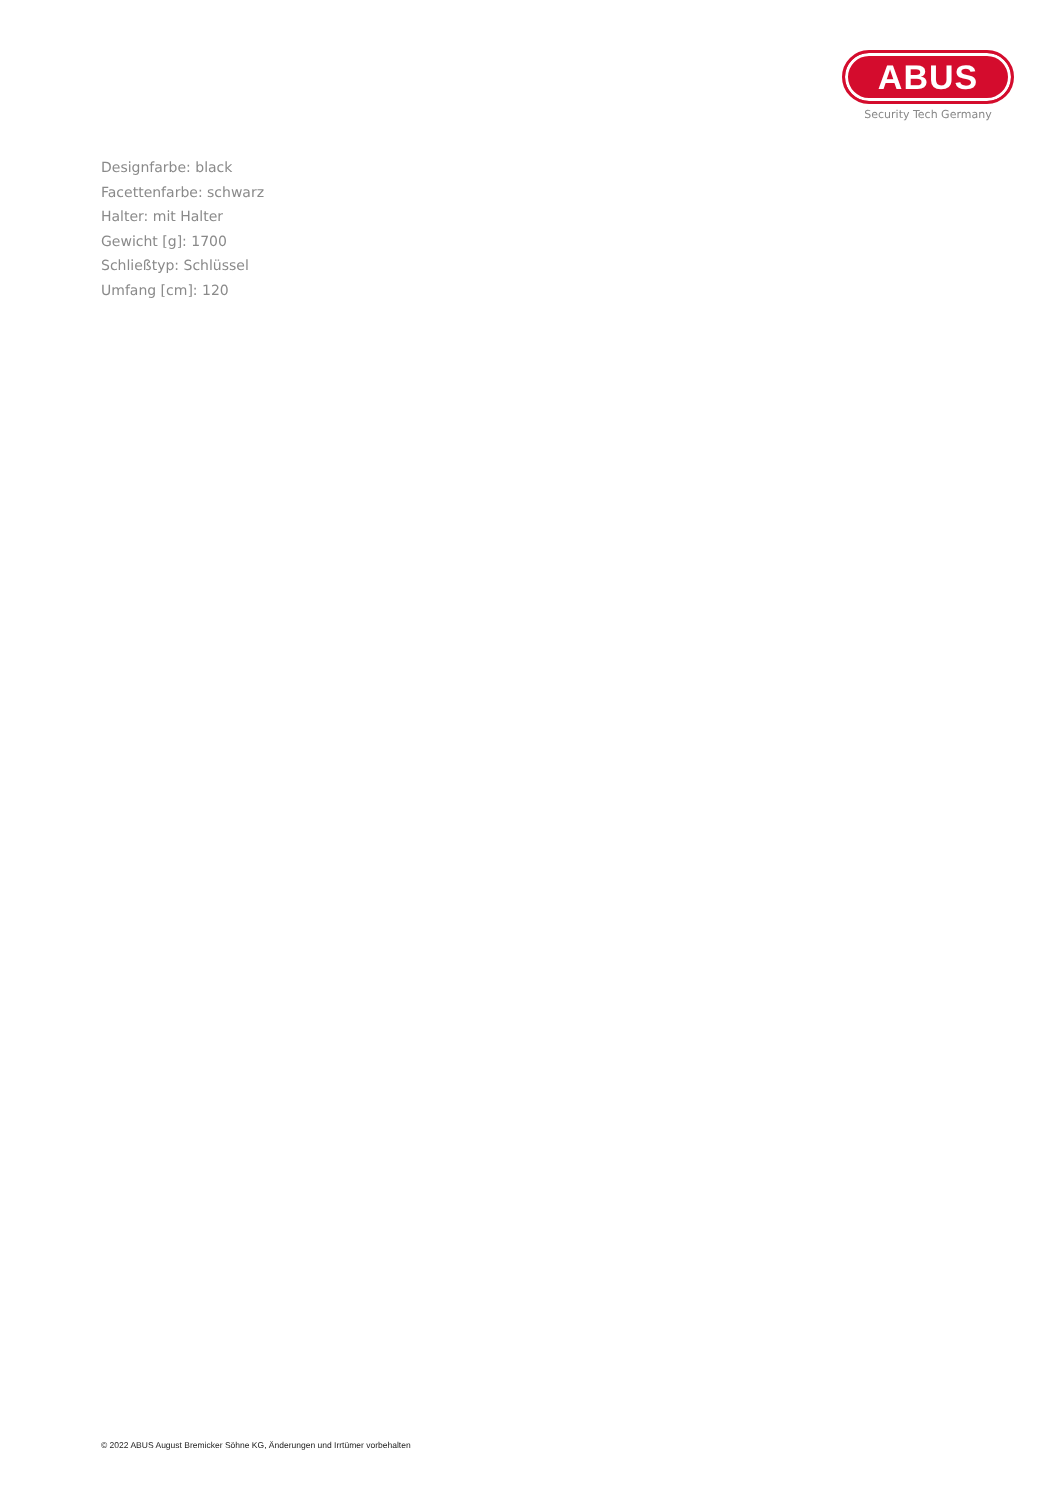ABUS
Security Tech Germany
Designfarbe: black
Facettenfarbe: schwarz
Halter: mit Halter
Gewicht [g]: 1700
Schließtyp: Schlüssel
Umfang [cm]: 120
© 2022 ABUS August Bremicker Söhne KG, Änderungen und Irrtümer vorbehalten